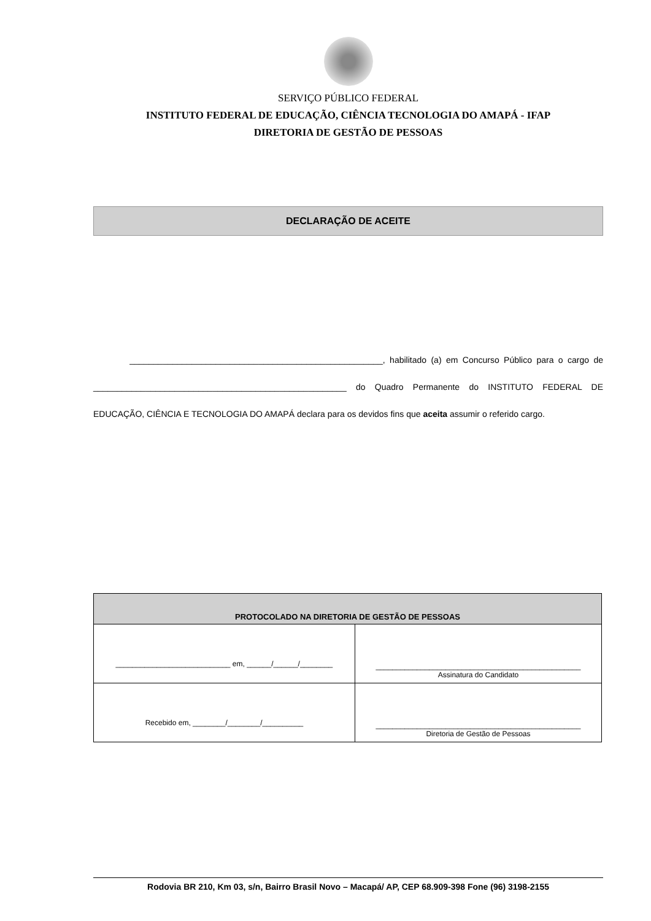SERVIÇO PÚBLICO FEDERAL
INSTITUTO FEDERAL DE EDUCAÇÃO, CIÊNCIA TECNOLOGIA DO AMAPÁ - IFAP
DIRETORIA DE GESTÃO DE PESSOAS
DECLARAÇÃO DE ACEITE
_____________________________________________________, habilitado (a) em Concurso Público para o cargo de _____________________________________________________ do Quadro Permanente do INSTITUTO FEDERAL DE EDUCAÇÃO, CIÊNCIA E TECNOLOGIA DO AMAPÁ declara para os devidos fins que aceita assumir o referido cargo.
| PROTOCOLADO NA DIRETORIA DE GESTÃO DE PESSOAS | |
| --- | --- |
| ____________________________ em, ______/______/________ | __________________________________________________ Assinatura do Candidato |
| Recebido em, ________/________/__________ | __________________________________________________ Diretoria de Gestão de Pessoas |
Rodovia BR 210, Km 03, s/n, Bairro Brasil Novo – Macapá/ AP, CEP 68.909-398 Fone (96) 3198-2155